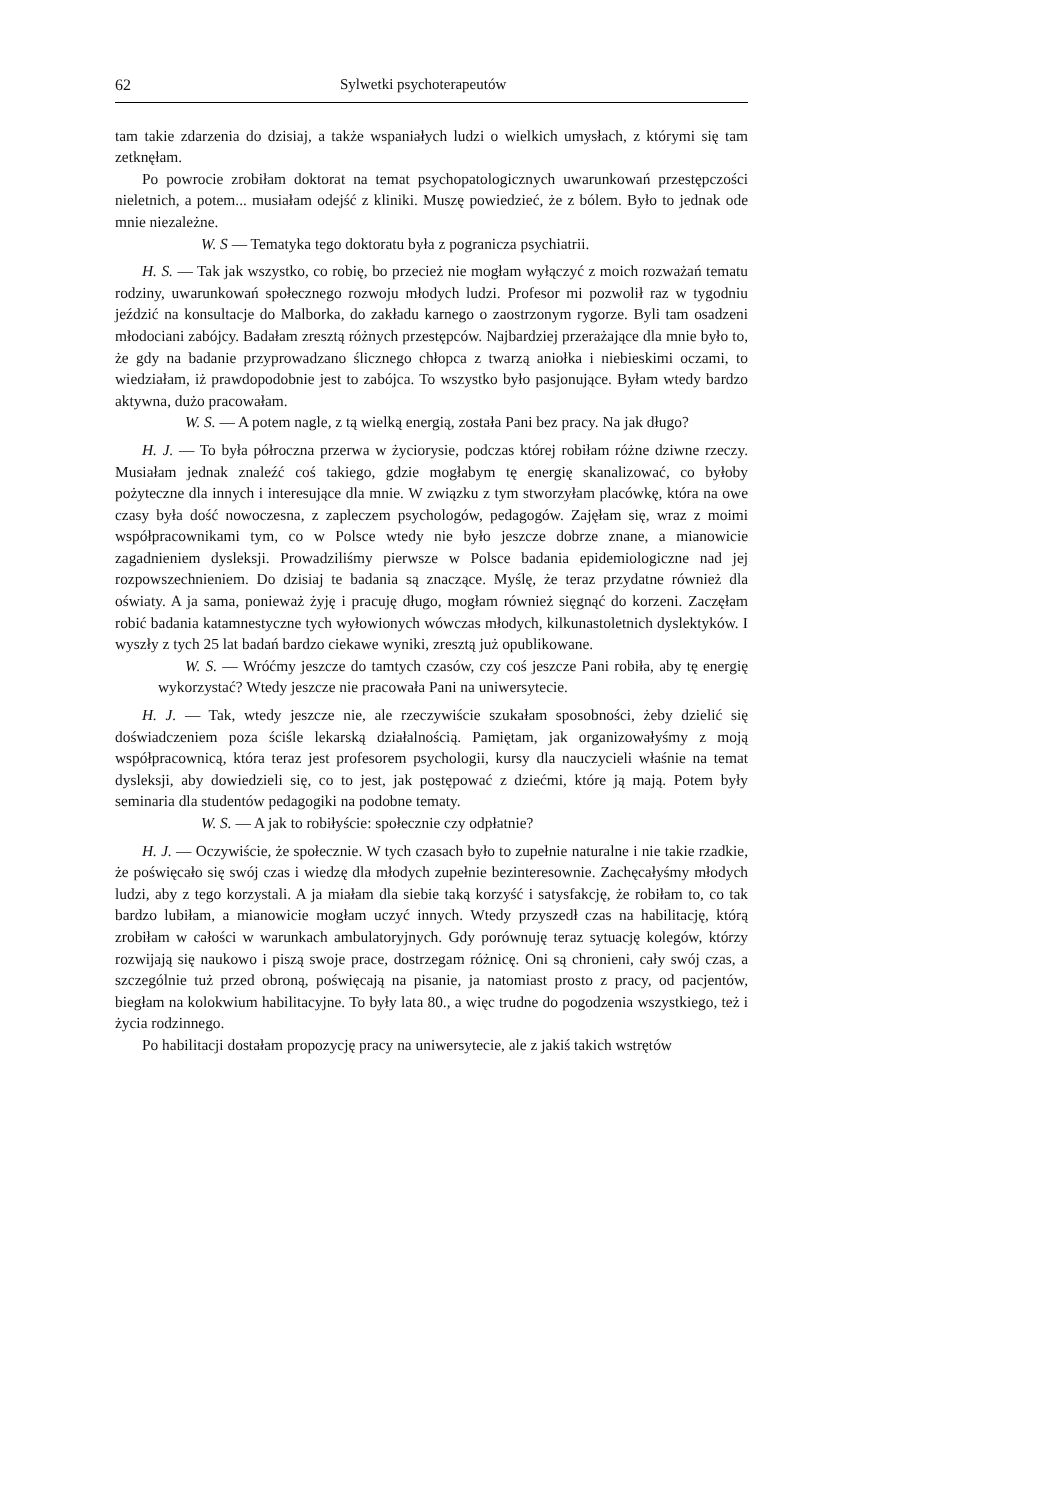62 Sylwetki psychoterapeutów
tam takie zdarzenia do dzisiaj, a także wspaniałych ludzi o wielkich umysłach, z którymi się tam zetknęłam.
Po powrocie zrobiłam doktorat na temat psychopatologicznych uwarunkowań przestępczości nieletnich, a potem... musiałam odejść z kliniki. Muszę powiedzieć, że z bólem. Było to jednak ode mnie niezależne.
W. S — Tematyka tego doktoratu była z pogranicza psychiatrii.
H. S. — Tak jak wszystko, co robię, bo przecież nie mogłam wyłączyć z moich rozważań tematu rodziny, uwarunkowań społecznego rozwoju młodych ludzi. Profesor mi pozwolił raz w tygodniu jeździć na konsultacje do Malborka, do zakładu karnego o zaostrzonym rygorze. Byli tam osadzeni młodociani zabójcy. Badałam zresztą różnych przestępców. Najbardziej przerażające dla mnie było to, że gdy na badanie przyprowadzano ślicznego chłopca z twarzą aniołka i niebieskimi oczami, to wiedziałam, iż prawdopodobnie jest to zabójca. To wszystko było pasjonujące. Byłam wtedy bardzo aktywna, dużo pracowałam.
W. S. — A potem nagle, z tą wielką energią, została Pani bez pracy. Na jak długo?
H. J. — To była półroczna przerwa w życiorysie, podczas której robiłam różne dziwne rzeczy. Musiałam jednak znaleźć coś takiego, gdzie mogłabym tę energię skanalizować, co byłoby pożyteczne dla innych i interesujące dla mnie. W związku z tym stworzyłam placówkę, która na owe czasy była dość nowoczesna, z zapleczem psychologów, pedagogów. Zajęłam się, wraz z moimi współpracownikami tym, co w Polsce wtedy nie było jeszcze dobrze znane, a mianowicie zagadnieniem dysleksji. Prowadziliśmy pierwsze w Polsce badania epidemiologiczne nad jej rozpowszechnieniem. Do dzisiaj te badania są znaczące. Myślę, że teraz przydatne również dla oświaty. A ja sama, ponieważ żyję i pracuję długo, mogłam również sięgnąć do korzeni. Zaczęłam robić badania katamnestyczne tych wyłowionych wówczas młodych, kilkunastoletnich dyslektyków. I wyszły z tych 25 lat badań bardzo ciekawe wyniki, zresztą już opublikowane.
W. S. — Wróćmy jeszcze do tamtych czasów, czy coś jeszcze Pani robiła, aby tę energię wykorzystać? Wtedy jeszcze nie pracowała Pani na uniwersytecie.
H. J. — Tak, wtedy jeszcze nie, ale rzeczywiście szukałam sposobności, żeby dzielić się doświadczeniem poza ściśle lekarską działalnością. Pamiętam, jak organizowałyśmy z moją współpracownicą, która teraz jest profesorem psychologii, kursy dla nauczycieli właśnie na temat dysleksji, aby dowiedzieli się, co to jest, jak postępować z dziećmi, które ją mają. Potem były seminaria dla studentów pedagogiki na podobne tematy.
W. S. — A jak to robiłyście: społecznie czy odpłatnie?
H. J. — Oczywiście, że społecznie. W tych czasach było to zupełnie naturalne i nie takie rzadkie, że poświęcało się swój czas i wiedzę dla młodych zupełnie bezinteresownie. Zachęcałyśmy młodych ludzi, aby z tego korzystali. A ja miałam dla siebie taką korzyść i satysfakcję, że robiłam to, co tak bardzo lubiłam, a mianowicie mogłam uczyć innych. Wtedy przyszedł czas na habilitację, którą zrobiłam w całości w warunkach ambulatoryjnych. Gdy porównuję teraz sytuację kolegów, którzy rozwijają się naukowo i piszą swoje prace, dostrzegam różnicę. Oni są chronieni, cały swój czas, a szczególnie tuż przed obroną, poświęcają na pisanie, ja natomiast prosto z pracy, od pacjentów, biegłam na kolokwium habilitacyjne. To były lata 80., a więc trudne do pogodzenia wszystkiego, też i życia rodzinnego.
Po habilitacji dostałam propozycję pracy na uniwersytecie, ale z jakiś takich wstrętów